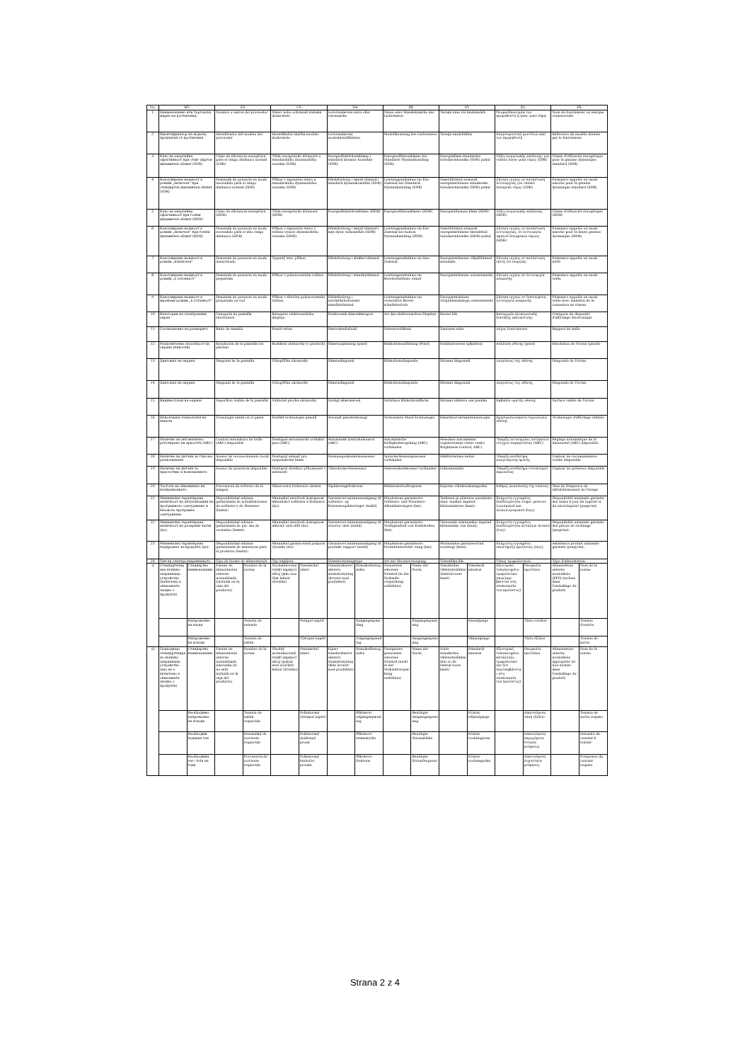| No. | BG | | ES | | CS | | DA | | DE | | ET | | EL | | FR | |
| --- | --- | --- | --- | --- | --- | --- | --- | --- | --- | --- | --- | --- | --- | --- | --- | --- |
| 1. | Наименование или търговска марка на доставчика; | | Nombre o marca del proveedor | | Název nebo ochranná známka dodavatele | | Leverandørens navn eller varemærke | | Name oder Handelsmarke des Lieferanten | | Tarnija nimi või kaubamärk | | Όνομα/Επωνυμία του προμηθευτή ή εμπο- ρικό σήμα | | Nom du fournisseur ou marque commerciale | |
| 2. | Идентификатор на модела, предлаган от доставчика | | Identificador del modelo del proveedor | | Identifikační značka modelu dodavatele | | Leverandørens modelidentifikation | | Modellkennung des Lieferanten | | Tarnija mudelitähis | | Αναγνωριστικό μοντέλου από τον προμηθευτή | | Référence du modèle donnée par le fournisseur | |
| 3. | Клас на енергийна ефективност при стан- дартен динамичен обхват (SDR) | | Clase de eficiencia energética para el rango dinámico normal (SDR) | | Třída energetické účinnosti u standardního dynamického rozsahu (SDR) | | Energieffektivitetsklasse i standard dynami- kområde (SDR) | | Energieeffizienzklasse bei Standard- Dynamikumfang (SDR) | | Energiaklass standardse heledusvahemiku (SDR) puhul | | Τάξη ενεργειακής απόδοσης για τυπικό δυνα- μικό εύρος (SDR) | | Classe d'efficacité énergétique pour la gamme dynamique standard (SDR) | |
| 4. | Консумирана мощност в режим „включен" при стандартен динамичен обхват (SDR) | | Demanda de potencia en modo encendido para el rango dinámico normal (SDR) | | Příkon v zapnutém stavu u standardního dynamického rozsahu (SDR) | | Effektforbrug i tændt tilstand i standard dynamikområde (SDR) | | Leistungsaufnahme im Ein-Zustand bei Standard-Dynamikumfang (SDR) | | Sisselülitatud seisundi energiatarbimine standardse heledusvahemiku (SDR) puhul | | Ζήτηση ισχύος σε κατάσταση λειτουργίας για τυπικό δυναμικό εύρος (SDR) | | Puissance appelée en mode marche pour la gamme dynamique standard (SDR) | |
| 5. | Клас на енергийна ефективност при голям динамичен обхват (HDR) | | Clase de eficiencia energética (HDR) | | Třída energetické účinnosti (HDR) | | Energieffektivitetsklasse (HDR) | | Energieeffizienzklasse (HDR) | | Energiatõhususe klass (HDR) | | Τάξη ενεργειακής απόδοσης (HDR) | | Classe d'efficacité énergétique (HDR) | |
| 6. | Консумирана мощност в режим „включен" при голям динамичен обхват (HDR) | | Demanda de potencia en modo encendido para el alto rango dinámico (HDR) | | Příkon v zapnutém stavu v režimu vysoce dynamického rozsahu (HDR) | | Effektforbrug i tændt tilstand i højt dyna- mikområde (HDR) | | Leistungsaufnahme im Ein-Zustand bei hohem Dynamikumfang (HDR) | | Sisselülitatud seisundi energiatarbimine laiendatud heledusvahemiku (HDR) puhul | | Ζήτηση ισχύος σε κατάσταση λειτουργίας, σε λειτουργία υψηλού δυναμικού εύρους (HDR) | | Puissance appelée en mode marche pour la haute gamme dynamique (HDR) | |
| 7. | Консумирана мощност в режим „изключен" | | Demanda de potencia en modo desactivado | | Vypnutý stav, příkon | | Effektforbrug i slukket tilstand | | Leistungsaufnahme im Aus-Zustand | | Energiatarbimine väljalülitatud seisundis | | Ζήτηση ισχύος σε κατάσταση εκτός λειτουργίας | | Puissance appelée en mode arrêt | |
| 8. | Консумирана мощност в режим „в готовност" | | Demanda de potencia en modo preparado | | Příkon v pohotovostním režimu | | Effektforbrug i standbytilstand | | Leistungsaufnahme im Bereitschaftszu- stand | | Energiatarbimine ooteseisundis | | Ζήτηση ισχύος σε λειτουργία αναμονής | | Puissance appelée en mode veille | |
| 9. | Консумирана мощност в мрежови режим „в готовност" | | Demanda de potencia en modo preparado en red | | Příkon v síťovém pohotovostním režimu | | Effektforbrug i netværksforbundet standbytilstand | | Leistungsaufnahme im vernetzten Bereit- schaftsbetrieb | | Energiatarbimine võrguühendusega ooteseisundis | | Ζήτηση ισχύος σε δικτυωμένη λειτουργία αναμονής | | Puissance appelée en mode veille avec maintien de la connexion au réseau | |
| 10. | Категория на електронния екран | | Categoría de pantalla electrónica | | Kategorie elektronického displeje | | Elektronisk skærmkategori | | Art des elektronischen Displays | | Kuvari liik | | Κατηγορία ηλεκτρονικής διάταξης απεικόνισης | | Catégorie de dispositif d'affichage électronique | |
| 11. | Съотношение на размерите | | Ratio de tamaño | | Poměr stran | | Størrelsesforhold | | Seitenverhältnis | | Suuruste suhe | | Λόγος διαστάσεων | | Rapport de taille | |
| 12. | Разделителна способност на екрана (пиксели) | | Resolución de la pantalla (en píxeles) | | Rozlišení obrazovky (v pixelech) | | Skærmopløsning (pixel) | | Bildschirmauflösung (Pixel) | | Eraldusteravus (pikslites) | | Ανάλυση οθόνης (pixel) | | Résolution de l'écran (pixels) | |
| 13. | Диагонал на екрана | | Diagonal de la pantalla | | Úhlopříčka obrazovky | | Skærmdiagonal | | Bildschirmdiagonale | | Ekraani diagonaal | | Διαγώνιος της οθόνης | | Diagonale de l'écran | |
| 14. | Диагонал на екрана | | Diagonal de la pantalla | | Úhlopříčka obrazovky | | Skærmdiagonal | | Bildschirmdiagonale | | Ekraani diagonaal | | Διαγώνιος της οθόνης | | Diagonale de l'écran | |
| 15. | Видима площ на екрана | | Superficie visible de la pantalla | | Viditelná plocha obrazovky | | Synligt skærmareal | | Sichtbare Bildschirmfläche | | Ekraani nähtava osa pindala | | Εμβαδόν ορατής οθόνης | | Surface visible de l'écran | |
| 16. | Използвана технология на панела | | Tecnología usada en el panel | | Použitá technologie panelů | | Anvendt panelteknologi | | Verwendete Panel-Technologie | | Kasutatud ekraanitehnoloogia | | Χρησιμοποιούμενη τεχνολογία οθόνης | | Technologie d'affichage utilisée | |
| 17. | Наличие на автоматично регулиране на яркостта (ABC) | | Control automático de brillo (ABC) disponible | | Dostupné automatické ovládání jasu (ABC) | | Automatisk lysstyrkekontrol (ABC) | | Automatische Helligkeitsregelung (ABC) vorhanden | | Heleduse automaatne reguleerimine (Auto- matic Brightness Control, ABC) | | Ύπαρξη λειτουργίας αυτόματου ελέγχου λαμπρότητας (ABC) | | Réglage automatique de la luminosité (ABC) disponible | |
| 18. | Наличие на датчик за гласово разпознаване | | Sensor de reconocimiento vocal disponible | | Dostupný snímač pro rozpoznávání hlasu | | Stemmegenkendelsessensor | | Spracherkennungssensor vorhanden | | Häältuvastuse andur | | Ύπαρξη αισθητήρα αναγνώρισης φωνής | | Capteur de reconnaissance vocale disponible | |
| 19. | Наличие на датчик за присъствие в помещението | | Sensor de presencia disponible | | Dostupný detektor přítomnosti v místnosti | | Tilstedeværelsessensor | | Anwesenheitssensor vorhanden | | Liikumisandur | | Ύπαρξη αισθητήρα εντοπισμού παρουσίας | | Capteur de présence disponible | |
| 20. | Честота на обновяване на изображението | | Frecuencia de refresco de la imagen | | Obnovovací frekvence obrazu | | Opdateringsfrekvens | | Bildwiederholfrequenz | | Kujutise värskendussagedus | | Ρυθμός ανανέωσης της εικόνας | | Taux de fréquence de rafraîchissement de l'image | |
| 21. | Минимална гарантирана наличност на актуализации на програмното осигуряване и базовото програмно осигуряване | | Disponibilidad mínima garantizada de actualizaciones de software y de firmware (hasta): | | Minimální zaručená dostupnost aktualizací softwaru a firmwaru (do): | | Garanteret minimumsadgang til software- og firmwareopdateringer (indtil) | | Mindestens garantierte Software- und Firmware-Aktualisierungen (bis): | | Tarkvara ja püsivara uuenduste mini- maalne tagatud kättesaadavus (kuni): | | Ελάχιστη εγγυημένη διαθεσιμότητα ενημε- ρώσεων λογισμικού και υλικολογισμικού (έως): | | Disponibilité minimale garantie des mises à jour du logiciel et du micrologiciel (jusqu'au): | |
| 22. | Минимална гарантирана наличност на резервни части (до): | | Disponibilidad mínima garantizada de pie- zas de recambio (hasta): | | Minimální zaručená dostupnost náhrad- ních dílů (do): | | Garanteret minimumsadgang til reserve- dele (indtil) | | Mindestens garantierte Verfügbarkeit von Ersatzteilen (bis): | | Varuosade minimaalne tagatud kättesaada- vus (kuni): | | Ελάχιστη εγγυημένη διαθεσιμότητα ανταλλα- κτικών (έως): | | Disponibilité minimale garantie des pièces de rechange (jusqu'au): | |
| 23. | Минимална гарантирана поддръжка за продукта (до): | | Disponibilidad mínima garantizada de asistencia para el producto (hasta): | | Minimální garantovaná podpora výrobku (do): | | Garanteret minimumsadgang til produkt- support (indtil) | | Mindestens garantierte Produktunterstüt- zung (bis): | | Minimaalne garanteeritud tootetugi (kuni): | | Ελάχιστη εγγυημένη υποστήριξη προϊόντος (έως): | | Assistance produit minimale garantie (jusqu'au): | |
| 24. | Тип на електрозахранващото | | Tipo de fuente de alimentación | | Typ napájení: | | Strømforsyningstype | | Art der Stromversorgung | | Toiteallika liik: | | Τύπος τροφοδοτικού: | | Type d'alimentation: | |
| i) | Стандартизирано външно захранващо устройство (включено в опаковката заедно с продукта) | Стандартно наименование | Fuente de alimentación externa normalizada (incluida en la caja del producto) | Nombre de la norma | Normalizovaný vnější napájecí zdroj (jako sou- část balení výrobku) | Standardní název | Standardiseret ekstern strømforsyning (leveret med produktet) | Standardbetegnelse | Genormtes externes Netzteil (in der Verkaufs- verpackung enthalten) | Name der Norm | Standardne välistoiteallikas (lisatud toote kasti) | Standardi nimetus | Εξωτερικό τυποποιημένο τροφοδοτικό (περιλαμ- βάνεται στη συσκευασία του προϊόντος) | Ονομασία προτύπου | Alimentation externe normalisée (EPS) (incluse dans l'emballage du produit) | Nom de la norme |
| | | Напрежение на входа | | Tensión de entrada | | Vstupní napětí | | Indgangsspænding | | Eingangsspannung | | Sisendpinge | | Τάση εισόδου | | Tension d'entrée |
| | | Напрежение на изхода | | Tensión de salida | | Výstupní napětí | | Udgangsspænding | | Ausgangsspannung | | Väljundpinge | | Τάση εξόδου | | Tension de sortie |
| ii) | Подходящо стандартизирано външно захранващо устройство (ако не е включено в опаковката заедно с продукта) | Стандартно наименование | Fuente de alimentación externa normalizada adecuada (si no está incluida en la caja del producto) | Nombre de la norma | Vhodný normalizovaný vnější napájecí zdroj (pokud není součástí balení výrobku) | Standardní název | Egnet standardiseret ekstern strømforsyning (ikke leveret med produktet) | Standardbetegnelse | Geeignetes genormtes externes Netzteil (nicht in der Verkaufsverpackung enthalten) | Name der Norm | Sobiv standardne välistoiteallikas (kui ei ole lisatud toote kasti) | Standardi nimetus | Εξωτερικό τυποποιημένο κατάλληλο τροφοδοτικό (αν δεν περιλαμβάνεται στη συσκευασία του προϊόντος) | Ονομασία προτύπου | Alimentation externe normalisée appropriée (si non incluse dans l'emballage du produit) | Nom de la norme |
| | | Необходимо напрежение на изхода | | Tensión de salida requerida | | Požadované výstupní napětí | | Påkrævet udgangsspænding | | Benötigte Ausgangsspannung | | Nõutav väljundpinge | | Απαιτούμενη τάση εξόδου | | Tension de sortie requise |
| | | Необходим подаван ток | | Intensidad de corriente requerida | | Požadovaný dodávaný proud | | Påkrævet strømstyrke | | Benötigte Stromstärke | | Nõutav voolutugevus | | Απαιτούμενη παρεχόμενη ένταση ρεύματος | | Intensité du courant à fournir |
| | | Необходима чес- тота на тока | | Frecuencia de corriente requerida | | Požadovaný kmitočet proudu | | Påkrævet frekvens | | Benötigte Stromfrequenz | | Nõutav voolusagedus | | Απαιτούμενη συχνότητα ρεύματος | | Fréquence du courant requise |
Strana 2 z 4